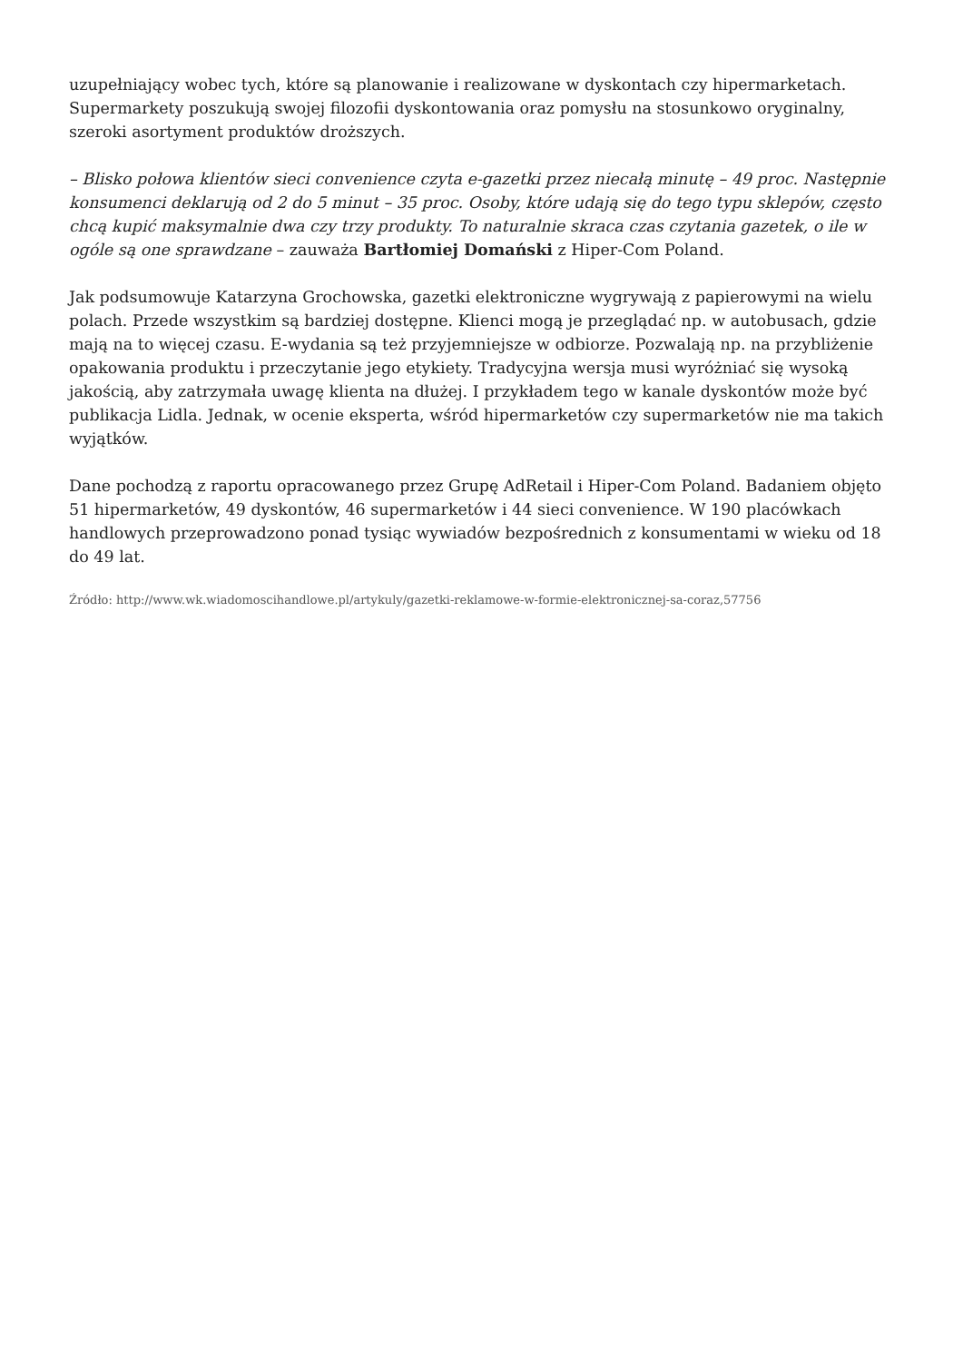uzupełniający wobec tych, które są planowanie i realizowane w dyskontach czy hipermarketach. Supermarkety poszukują swojej filozofii dyskontowania oraz pomysłu na stosunkowo oryginalny, szeroki asortyment produktów droższych.
– Blisko połowa klientów sieci convenience czyta e-gazetki przez niecałą minutę – 49 proc. Następnie konsumenci deklarują od 2 do 5 minut – 35 proc. Osoby, które udają się do tego typu sklepów, często chcą kupić maksymalnie dwa czy trzy produkty. To naturalnie skraca czas czytania gazetek, o ile w ogóle są one sprawdzane – zauważa Bartłomiej Domański z Hiper-Com Poland.
Jak podsumowuje Katarzyna Grochowska, gazetki elektroniczne wygrywają z papierowymi na wielu polach. Przede wszystkim są bardziej dostępne. Klienci mogą je przeglądać np. w autobusach, gdzie mają na to więcej czasu. E-wydania są też przyjemniejsze w odbiorze. Pozwalają np. na przybliżenie opakowania produktu i przeczytanie jego etykiety. Tradycyjna wersja musi wyróżniać się wysoką jakością, aby zatrzymała uwagę klienta na dłużej. I przykładem tego w kanale dyskontów może być publikacja Lidla. Jednak, w ocenie eksperta, wśród hipermarketów czy supermarketów nie ma takich wyjątków.
Dane pochodzą z raportu opracowanego przez Grupę AdRetail i Hiper-Com Poland. Badaniem objęto 51 hipermarketów, 49 dyskontów, 46 supermarketów i 44 sieci convenience. W 190 placówkach handlowych przeprowadzono ponad tysiąc wywiadów bezpośrednich z konsumentami w wieku od 18 do 49 lat.
Źródło: http://www.wk.wiadomoscihandlowe.pl/artykuly/gazetki-reklamowe-w-formie-elektronicznej-sa-coraz,57756